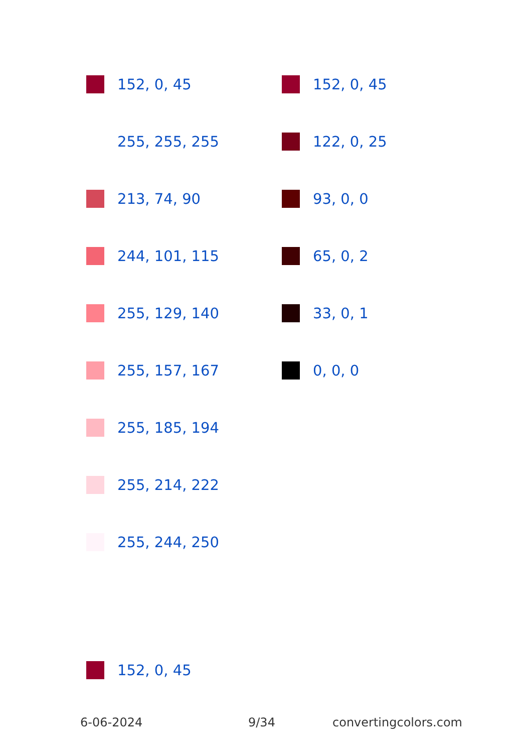152, 0, 45
255, 255, 255
213, 74, 90
244, 101, 115
255, 129, 140
255, 157, 167
255, 185, 194
255, 214, 222
255, 244, 250
152, 0, 45
122, 0, 25
93, 0, 0
65, 0, 2
33, 0, 1
0, 0, 0
152, 0, 45
6-06-2024 9/34 convertingcolors.com